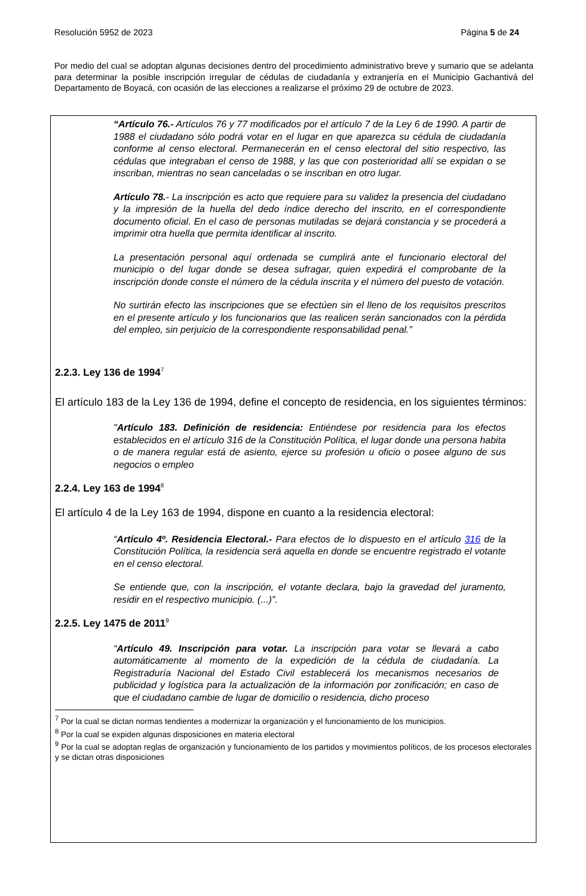Resolución 5952 de 2023 Página 5 de 24
Por medio del cual se adoptan algunas decisiones dentro del procedimiento administrativo breve y sumario que se adelanta para determinar la posible inscripción irregular de cédulas de ciudadanía y extranjería en el Municipio Gachantivá del Departamento de Boyacá, con ocasión de las elecciones a realizarse el próximo 29 de octubre de 2023.
“Artículo 76.- Artículos 76 y 77 modificados por el artículo 7 de la Ley 6 de 1990. A partir de 1988 el ciudadano sólo podrá votar en el lugar en que aparezca su cédula de ciudadanía conforme al censo electoral. Permanecerán en el censo electoral del sitio respectivo, las cédulas que integraban el censo de 1988, y las que con posterioridad allí se expidan o se inscriban, mientras no sean canceladas o se inscriban en otro lugar.
Artículo 78.- La inscripción es acto que requiere para su validez la presencia del ciudadano y la impresión de la huella del dedo índice derecho del inscrito, en el correspondiente documento oficial. En el caso de personas mutiladas se dejará constancia y se procederá a imprimir otra huella que permita identificar al inscrito.
La presentación personal aquí ordenada se cumplirá ante el funcionario electoral del municipio o del lugar donde se desea sufragar, quien expedirá el comprobante de la inscripción donde conste el número de la cédula inscrita y el número del puesto de votación.
No surtirán efecto las inscripciones que se efectúen sin el lleno de los requisitos prescritos en el presente artículo y los funcionarios que las realicen serán sancionados con la pérdida del empleo, sin perjuicio de la correspondiente responsabilidad penal.”
2.2.3. Ley 136 de 1994<sup>7</sup>
El artículo 183 de la Ley 136 de 1994, define el concepto de residencia, en los siguientes términos:
"Artículo 183. Definición de residencia: Entiéndese por residencia para los efectos establecidos en el artículo 316 de la Constitución Política, el lugar donde una persona habita o de manera regular está de asiento, ejerce su profesión u oficio o posee alguno de sus negocios o empleo
2.2.4. Ley 163 de 1994<sup>8</sup>
El artículo 4 de la Ley 163 de 1994, dispone en cuanto a la residencia electoral:
“Artículo 4º. Residencia Electoral.- Para efectos de lo dispuesto en el artículo 316 de la Constitución Política, la residencia será aquella en donde se encuentre registrado el votante en el censo electoral.
Se entiende que, con la inscripción, el votante declara, bajo la gravedad del juramento, residir en el respectivo municipio. (...)”.
2.2.5. Ley 1475 de 2011<sup>9</sup>
“Artículo 49. Inscripción para votar. La inscripción para votar se llevará a cabo automáticamente al momento de la expedición de la cédula de ciudadanía. La Registraduría Nacional del Estado Civil establecerá los mecanismos necesarios de publicidad y logística para la actualización de la información por zonificación; en caso de que el ciudadano cambie de lugar de domicilio o residencia, dicho proceso
<sup>7</sup> Por la cual se dictan normas tendientes a modernizar la organización y el funcionamiento de los municipios.
<sup>8</sup> Por la cual se expiden algunas disposiciones en materia electoral
<sup>9</sup> Por la cual se adoptan reglas de organización y funcionamiento de los partidos y movimientos políticos, de los procesos electorales y se dictan otras disposiciones